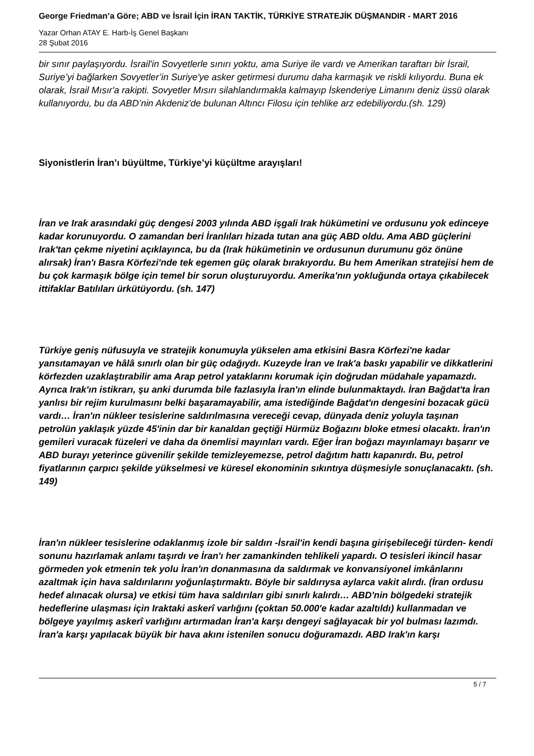George Friedman’a Göre; ABD ve İsrail İçin İRAN TAKTİK, TÜRKİYE STRATEJİK DÜŞMANDIR - MART 2016
Yazar Orhan ATAY E. Harb-İş Genel Başkanı
28 Şubat 2016
bir sınır paylaşıyordu. İsrail'in Sovyetlerle sınırı yoktu, ama Suriye ile vardı ve Amerikan taraftarı bir İsrail, Suriye’yi bağlarken Sovyetler’in Suriye'ye asker getirmesi durumu daha karmaşık ve riskli kılıyordu. Buna ek olarak, İsrail Mısır'a rakipti. Sovyetler Mısırı silahlandırmakla kalmayıp İskenderiye Limanını deniz üssü olarak kullanıyordu, bu da ABD’nin Akdeniz'de bulunan Altıncı Filosu için tehlike arz edebiliyordu.(sh. 129)
Siyonistlerin İran’ı büyültme, Türkiye’yi küçültme arayışları!
İran ve Irak arasındaki güç dengesi 2003 yılında ABD işgali Irak hükümetini ve ordusunu yok edinceye kadar korunuyordu. O zamandan beri İranlıları hizada tutan ana güç ABD oldu. Ama ABD güçlerini Irak'tan çekme niyetini açıklayınca, bu da (Irak hükümetinin ve ordusunun durumunu göz önüne alırsak) İran'ı Basra Körfezi'nde tek egemen güç olarak bırakıyordu. Bu hem Amerikan stratejisi hem de bu çok karmaşık bölge için temel bir sorun oluşturuyordu. Amerika'nın yokluğunda ortaya çıkabilecek ittifaklar Batılıları ürkütüyordu. (sh. 147)
Türkiye geniş nüfusuyla ve stratejik konumuyla yükselen ama etkisini Basra Körfezi'ne kadar yansıtamayan ve hâlâ sınırlı olan bir güç odağıydı. Kuzeyde İran ve Irak'a baskı yapabilir ve dikkatlerini körfezden uzaklaştırabilir ama Arap petrol yataklarını korumak için doğrudan müdahale yapamazdı. Ayrıca Irak'ın istikrarı, şu anki durumda bile fazlasıyla İran'ın elinde bulunmaktaydı. İran Bağdat'ta İran yanlısı bir rejim kurulmasını belki başaramayabilir, ama istediğinde Bağdat'ın dengesini bozacak gücü vardı… İran'ın nükleer tesislerine saldırılmasına vereceği cevap, dünyada deniz yoluyla taşınan petrolün yaklaşık yüzde 45'inin dar bir kanaldan geçtiği Hürmüz Boğazını bloke etmesi olacaktı. İran'ın gemileri vuracak füzeleri ve daha da önemlisi mayınları vardı. Eğer İran boğazı mayınlamayı başarır ve ABD burayı yeterince güvenilir şekilde temizleyemezse, petrol dağıtım hattı kapanırdı. Bu, petrol fiyatlarının çarpıcı şekilde yükselmesi ve küresel ekonominin sıkıntıya düşmesiyle sonuçlanacaktı. (sh. 149)
İran'ın nükleer tesislerine odaklanmış izole bir saldırı -İsrail'in kendi başına girişebileceği türden- kendi sonunu hazırlamak anlamı taşırdı ve İran'ı her zamankinden tehlikeli yapardı. O tesisleri ikincil hasar görmeden yok etmenin tek yolu İran'ın donanmasına da saldırmak ve konvansiyonel imkânlarını azaltmak için hava saldırılarını yoğunlaştırmaktı. Böyle bir saldırıysa aylarca vakit alırdı. (İran ordusu hedef alınacak olursa) ve etkisi tüm hava saldırıları gibi sınırlı kalırdı… ABD'nin bölgedeki stratejik hedeflerine ulaşması için Iraktaki askerî varlığını (çoktan 50.000'e kadar azaltıldı) kullanmadan ve bölgeye yayılmış askerî varlığını artırmadan İran'a karşı dengeyi sağlayacak bir yol bulması lazımdı. İran'a karşı yapılacak büyük bir hava akını istenilen sonucu doğuramazdı. ABD Irak'ın karşı
5 / 7